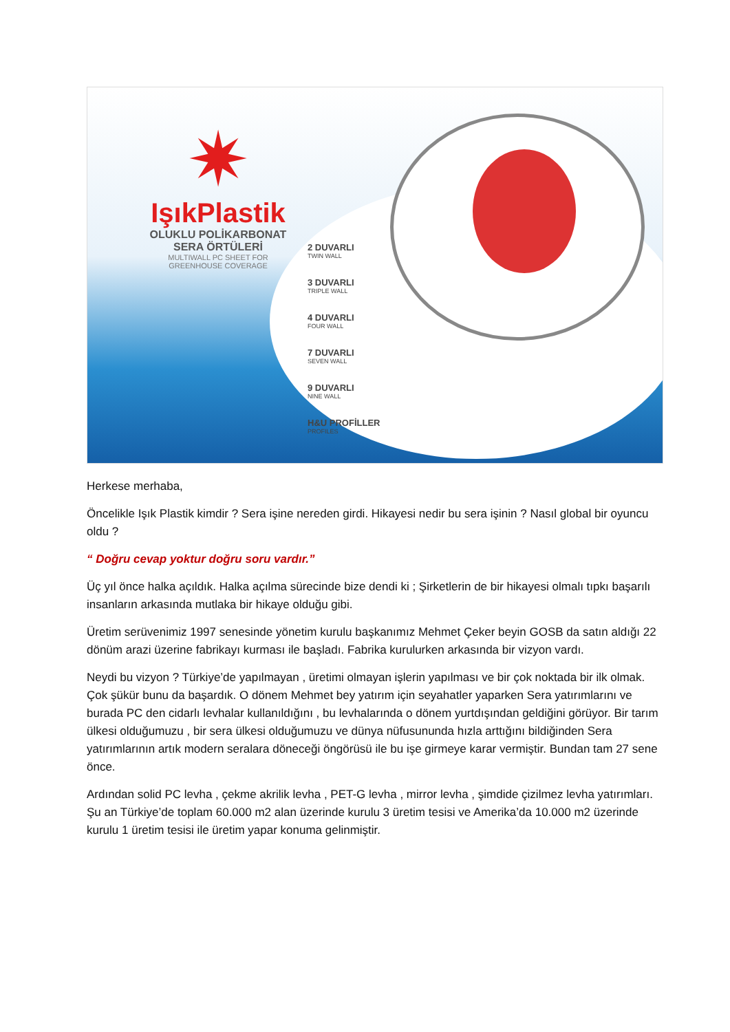✷
IşıkPlastik
OLUKLU POLİKARBONAT
SERA ÖRTÜLERİ
MULTIWALL PC SHEET FOR
GREENHOUSE COVERAGE
2 DUVARLI
TWIN WALL
3 DUVARLI
TRIPLE WALL
4 DUVARLI
FOUR WALL
7 DUVARLI
SEVEN WALL
9 DUVARLI
NINE WALL
H&U PROFİLLER
PROFILES
Herkese merhaba,
Öncelikle Işık Plastik kimdir ? Sera işine nereden girdi. Hikayesi nedir bu sera işinin ? Nasıl global bir oyuncu oldu ?
“ Doğru cevap yoktur doğru soru vardır.”
Üç yıl önce halka açıldık. Halka açılma sürecinde bize dendi ki ; Şirketlerin de bir hikayesi olmalı tıpkı başarılı insanların arkasında mutlaka bir hikaye olduğu gibi.
Üretim serüvenimiz 1997 senesinde yönetim kurulu başkanımız Mehmet Çeker beyin GOSB da satın aldığı 22 dönüm arazi üzerine fabrikayı kurması ile başladı. Fabrika kurulurken arkasında bir vizyon vardı.
Neydi bu vizyon ? Türkiye’de yapılmayan , üretimi olmayan işlerin yapılması ve bir çok noktada bir ilk olmak. Çok şükür bunu da başardık. O dönem Mehmet bey yatırım için seyahatler yaparken Sera yatırımlarını ve burada PC den cidarlı levhalar kullanıldığını , bu levhalarında o dönem yurtdışından geldiğini görüyor. Bir tarım ülkesi olduğumuzu , bir sera ülkesi olduğumuzu ve dünya nüfusununda hızla arttığını bildiğinden Sera yatırımlarının artık modern seralara döneceği öngörüsü ile bu işe girmeye karar vermiştir. Bundan tam 27 sene önce.
Ardından solid PC levha , çekme akrilik levha , PET-G levha , mirror levha , şimdide çizilmez levha yatırımları. Şu an Türkiye’de toplam 60.000 m2 alan üzerinde kurulu 3 üretim tesisi ve Amerika’da 10.000 m2 üzerinde kurulu 1 üretim tesisi ile üretim yapar konuma gelinmiştir.